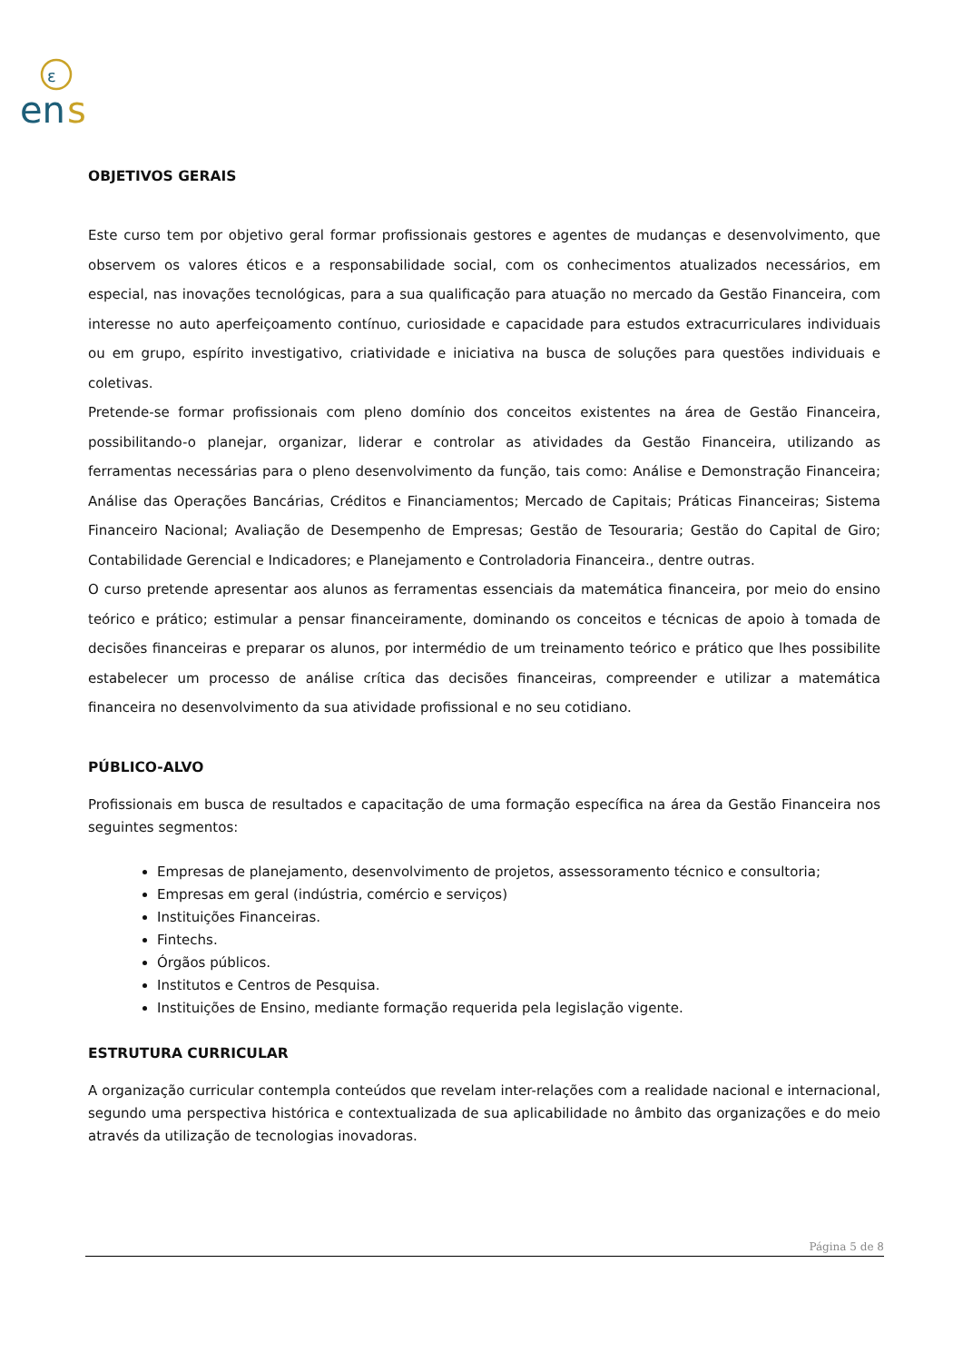ε
en
s
OBJETIVOS GERAIS
Este curso tem por objetivo geral formar profissionais gestores e agentes de mudanças e desenvolvimento, que observem os valores éticos e a responsabilidade social, com os conhecimentos atualizados necessários, em especial, nas inovações tecnológicas, para a sua qualificação para atuação no mercado da Gestão Financeira, com interesse no auto aperfeiçoamento contínuo, curiosidade e capacidade para estudos extracurriculares individuais ou em grupo, espírito investigativo, criatividade e iniciativa na busca de soluções para questões individuais e coletivas.
Pretende-se formar profissionais com pleno domínio dos conceitos existentes na área de Gestão Financeira, possibilitando-o planejar, organizar, liderar e controlar as atividades da Gestão Financeira, utilizando as ferramentas necessárias para o pleno desenvolvimento da função, tais como: Análise e Demonstração Financeira; Análise das Operações Bancárias, Créditos e Financiamentos; Mercado de Capitais; Práticas Financeiras; Sistema Financeiro Nacional; Avaliação de Desempenho de Empresas; Gestão de Tesouraria; Gestão do Capital de Giro; Contabilidade Gerencial e Indicadores; e Planejamento e Controladoria Financeira., dentre outras.
O curso pretende apresentar aos alunos as ferramentas essenciais da matemática financeira, por meio do ensino teórico e prático; estimular a pensar financeiramente, dominando os conceitos e técnicas de apoio à tomada de decisões financeiras e preparar os alunos, por intermédio de um treinamento teórico e prático que lhes possibilite estabelecer um processo de análise crítica das decisões financeiras, compreender e utilizar a matemática financeira no desenvolvimento da sua atividade profissional e no seu cotidiano.
PÚBLICO-ALVO
Profissionais em busca de resultados e capacitação de uma formação específica na área da Gestão Financeira nos seguintes segmentos:
Empresas de planejamento, desenvolvimento de projetos, assessoramento técnico e consultoria;
Empresas em geral (indústria, comércio e serviços)
Instituições Financeiras.
Fintechs.
Órgãos públicos.
Institutos e Centros de Pesquisa.
Instituições de Ensino, mediante formação requerida pela legislação vigente.
ESTRUTURA CURRICULAR
A organização curricular contempla conteúdos que revelam inter-relações com a realidade nacional e internacional, segundo uma perspectiva histórica e contextualizada de sua aplicabilidade no âmbito das organizações e do meio através da utilização de tecnologias inovadoras.
Página 5 de 8